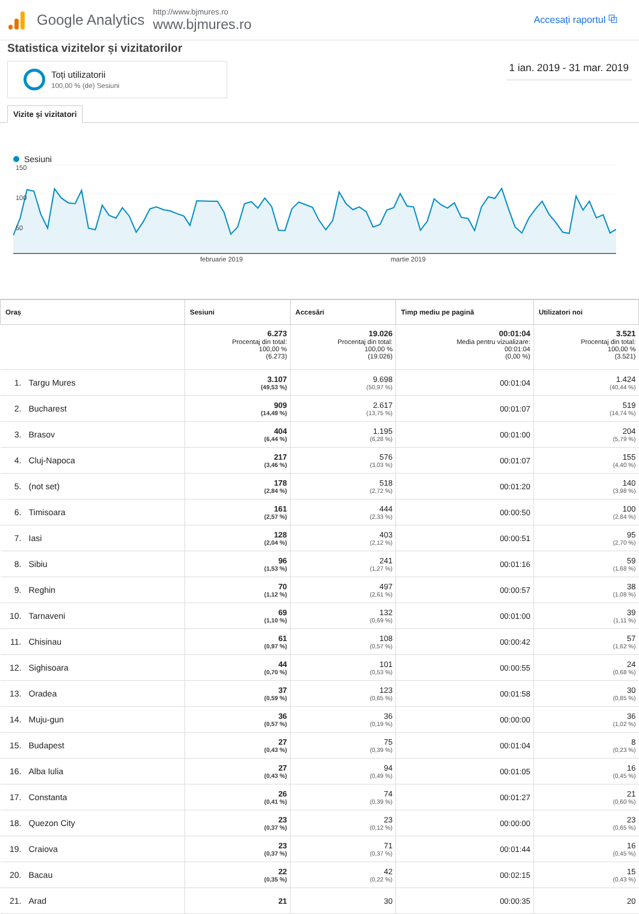Google Analytics
http://www.bjmures.ro
www.bjmures.ro
Accesați raportul ⧉
Statistica vizitelor și vizitatorilor
Toți utilizatorii
100,00 % (de) Sesiuni
1 ian. 2019 - 31 mar. 2019
Vizite și vizitatori
Sesiuni
150
100
50
februarie 2019 martie 2019
| Oraș | Sesiuni | Accesări | Timp mediu pe pagină | Utilizatori noi |
| --- | --- | --- | --- | --- |
| | 6.273 Procentaj din total: 100,00 % (6.273) | 19.026 Procentaj din total: 100,00 % (19.026) | 00:01:04 Media pentru vizualizare: 00:01:04 (0,00 %) | 3.521 Procentaj din total: 100,00 % (3.521) |
| 1. Targu Mures | 3.107 (49,53 %) | 9.698 (50,97 %) | 00:01:04 | 1.424 (40,44 %) |
| 2. Bucharest | 909 (14,49 %) | 2.617 (13,75 %) | 00:01:07 | 519 (14,74 %) |
| 3. Brasov | 404 (6,44 %) | 1.195 (6,28 %) | 00:01:00 | 204 (5,79 %) |
| 4. Cluj-Napoca | 217 (3,46 %) | 576 (3,03 %) | 00:01:07 | 155 (4,40 %) |
| 5. (not set) | 178 (2,84 %) | 518 (2,72 %) | 00:01:20 | 140 (3,98 %) |
| 6. Timisoara | 161 (2,57 %) | 444 (2,33 %) | 00:00:50 | 100 (2,84 %) |
| 7. Iasi | 128 (2,04 %) | 403 (2,12 %) | 00:00:51 | 95 (2,70 %) |
| 8. Sibiu | 96 (1,53 %) | 241 (1,27 %) | 00:01:16 | 59 (1,68 %) |
| 9. Reghin | 70 (1,12 %) | 497 (2,61 %) | 00:00:57 | 38 (1,08 %) |
| 10. Tarnaveni | 69 (1,10 %) | 132 (0,69 %) | 00:01:00 | 39 (1,11 %) |
| 11. Chisinau | 61 (0,97 %) | 108 (0,57 %) | 00:00:42 | 57 (1,62 %) |
| 12. Sighisoara | 44 (0,70 %) | 101 (0,53 %) | 00:00:55 | 24 (0,68 %) |
| 13. Oradea | 37 (0,59 %) | 123 (0,65 %) | 00:01:58 | 30 (0,85 %) |
| 14. Muju-gun | 36 (0,57 %) | 36 (0,19 %) | 00:00:00 | 36 (1,02 %) |
| 15. Budapest | 27 (0,43 %) | 75 (0,39 %) | 00:01:04 | 8 (0,23 %) |
| 16. Alba Iulia | 27 (0,43 %) | 94 (0,49 %) | 00:01:05 | 16 (0,45 %) |
| 17. Constanta | 26 (0,41 %) | 74 (0,39 %) | 00:01:27 | 21 (0,60 %) |
| 18. Quezon City | 23 (0,37 %) | 23 (0,12 %) | 00:00:00 | 23 (0,65 %) |
| 19. Craiova | 23 (0,37 %) | 71 (0,37 %) | 00:01:44 | 16 (0,45 %) |
| 20. Bacau | 22 (0,35 %) | 42 (0,22 %) | 00:02:15 | 15 (0,43 %) |
| 21. Arad | 21 | 30 | 00:00:35 | 20 |